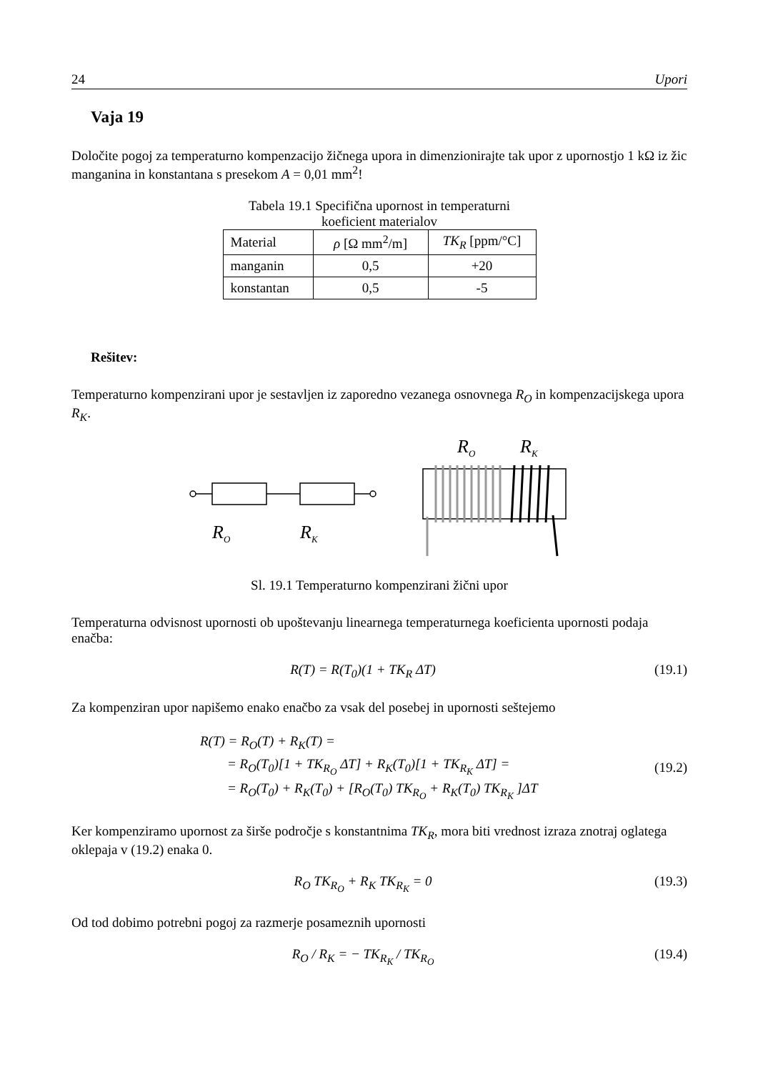24 Upori
Vaja 19
Določite pogoj za temperaturno kompenzacijo žičnega upora in dimenzionirajte tak upor z upornostjo 1 kΩ iz žic manganina in konstantana s presekom A = 0,01 mm<sup>2</sup>!
Tabela 19.1 Specifična upornost in temperaturni
koeficient materialov
| Material | ρ [Ω mm<sup>2</sup>/m] | TK<sub>R</sub> [ppm/°C] |
| --- | --- | --- |
| manganin | 0,5 | +20 |
| konstantan | 0,5 | -5 |
Rešitev:
Temperaturno kompenzirani upor je sestavljen iz zaporedno vezanega osnovnega R<sub>O</sub> in kompenzacijskega upora R<sub>K</sub>.
RO
RK
RO
RK
Sl. 19.1 Temperaturno kompenzirani žični upor
Temperaturna odvisnost upornosti ob upoštevanju linearnega temperaturnega koeficienta upornosti podaja enačba:
R(T) = R(T<sub>0</sub>)(1 + TK<sub>R</sub> ΔT) (19.1)
Za kompenziran upor napišemo enako enačbo za vsak del posebej in upornosti seštejemo
R(T) = R<sub>O</sub>(T) + R<sub>K</sub>(T) =
= R<sub>O</sub>(T<sub>0</sub>)[1 + TK<sub>R<sub>O</sub></sub> ΔT] + R<sub>K</sub>(T<sub>0</sub>)[1 + TK<sub>R<sub>K</sub></sub> ΔT] =
= R<sub>O</sub>(T<sub>0</sub>) + R<sub>K</sub>(T<sub>0</sub>) + [R<sub>O</sub>(T<sub>0</sub>) TK<sub>R<sub>O</sub></sub> + R<sub>K</sub>(T<sub>0</sub>) TK<sub>R<sub>K</sub></sub> ]ΔT (19.2)
Ker kompenziramo upornost za širše področje s konstantnima TK<sub>R</sub>, mora biti vrednost izraza znotraj oglatega oklepaja v (19.2) enaka 0.
R<sub>O</sub> TK<sub>R<sub>O</sub></sub> + R<sub>K</sub> TK<sub>R<sub>K</sub></sub> = 0 (19.3)
Od tod dobimo potrebni pogoj za razmerje posameznih upornosti
R<sub>O</sub> / R<sub>K</sub> = − TK<sub>R<sub>K</sub></sub> / TK<sub>R<sub>O</sub></sub> (19.4)